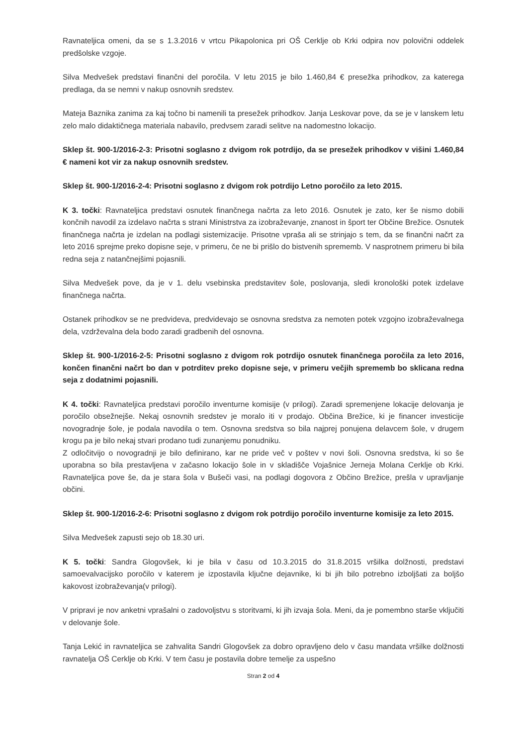Ravnateljica omeni, da se s 1.3.2016 v vrtcu Pikapolonica pri OŠ Cerklje ob Krki odpira nov polovični oddelek predšolske vzgoje.
Silva Medvešek predstavi finančni del poročila. V letu 2015 je bilo 1.460,84 € presežka prihodkov, za katerega predlaga, da se nemni v nakup osnovnih sredstev.
Mateja Baznika zanima za kaj točno bi namenili ta presežek prihodkov. Janja Leskovar pove, da se je v lanskem letu zelo malo didaktičnega materiala nabavilo, predvsem zaradi selitve na nadomestno lokacijo.
Sklep št. 900-1/2016-2-3: Prisotni soglasno z dvigom rok potrdijo, da se presežek prihodkov v višini 1.460,84 € nameni kot vir za nakup osnovnih sredstev.
Sklep št. 900-1/2016-2-4: Prisotni soglasno z dvigom rok potrdijo Letno poročilo za leto 2015.
K 3. točki: Ravnateljica predstavi osnutek finančnega načrta za leto 2016. Osnutek je zato, ker še nismo dobili končnih navodil za izdelavo načrta s strani Ministrstva za izobraževanje, znanost in šport ter Občine Brežice. Osnutek finančnega načrta je izdelan na podlagi sistemizacije. Prisotne vpraša ali se strinjajo s tem, da se finančni načrt za leto 2016 sprejme preko dopisne seje, v primeru, če ne bi prišlo do bistvenih sprememb. V nasprotnem primeru bi bila redna seja z natančnejšimi pojasnili.
Silva Medvešek pove, da je v 1. delu vsebinska predstavitev šole, poslovanja, sledi kronološki potek izdelave finančnega načrta.
Ostanek prihodkov se ne predvideva, predvidevajo se osnovna sredstva za nemoten potek vzgojno izobraževalnega dela, vzdrževalna dela bodo zaradi gradbenih del osnovna.
Sklep št. 900-1/2016-2-5: Prisotni soglasno z dvigom rok potrdijo osnutek finančnega poročila za leto 2016, končen finančni načrt bo dan v potrditev preko dopisne seje, v primeru večjih sprememb bo sklicana redna seja z dodatnimi pojasnili.
K 4. točki: Ravnateljica predstavi poročilo inventurne komisije (v prilogi). Zaradi spremenjene lokacije delovanja je poročilo obsežnejše. Nekaj osnovnih sredstev je moralo iti v prodajo. Občina Brežice, ki je financer investicije novogradnje šole, je podala navodila o tem. Osnovna sredstva so bila najprej ponujena delavcem šole, v drugem krogu pa je bilo nekaj stvari prodano tudi zunanjemu ponudniku.
Z odločitvijo o novogradnji je bilo definirano, kar ne pride več v poštev v novi šoli. Osnovna sredstva, ki so še uporabna so bila prestavljena v začasno lokacijo šole in v skladišče Vojašnice Jerneja Molana Cerklje ob Krki. Ravnateljica pove še, da je stara šola v Bušeči vasi, na podlagi dogovora z Občino Brežice, prešla v upravljanje občini.
Sklep št. 900-1/2016-2-6: Prisotni soglasno z dvigom rok potrdijo poročilo inventurne komisije za leto 2015.
Silva Medvešek zapusti sejo ob 18.30 uri.
K 5. točki: Sandra Glogovšek, ki je bila v času od 10.3.2015 do 31.8.2015 vršilka dolžnosti, predstavi samoevalvacijsko poročilo v katerem je izpostavila ključne dejavnike, ki bi jih bilo potrebno izboljšati za boljšo kakovost izobraževanja(v prilogi).
V pripravi je nov anketni vprašalni o zadovoljstvu s storitvami, ki jih izvaja šola. Meni, da je pomembno starše vključiti v delovanje šole.
Tanja Lekić in ravnateljica se zahvalita Sandri Glogovšek za dobro opravljeno delo v času mandata vršilke dolžnosti ravnatelja OŠ Cerklje ob Krki. V tem času je postavila dobre temelje za uspešno
Stran 2 od 4